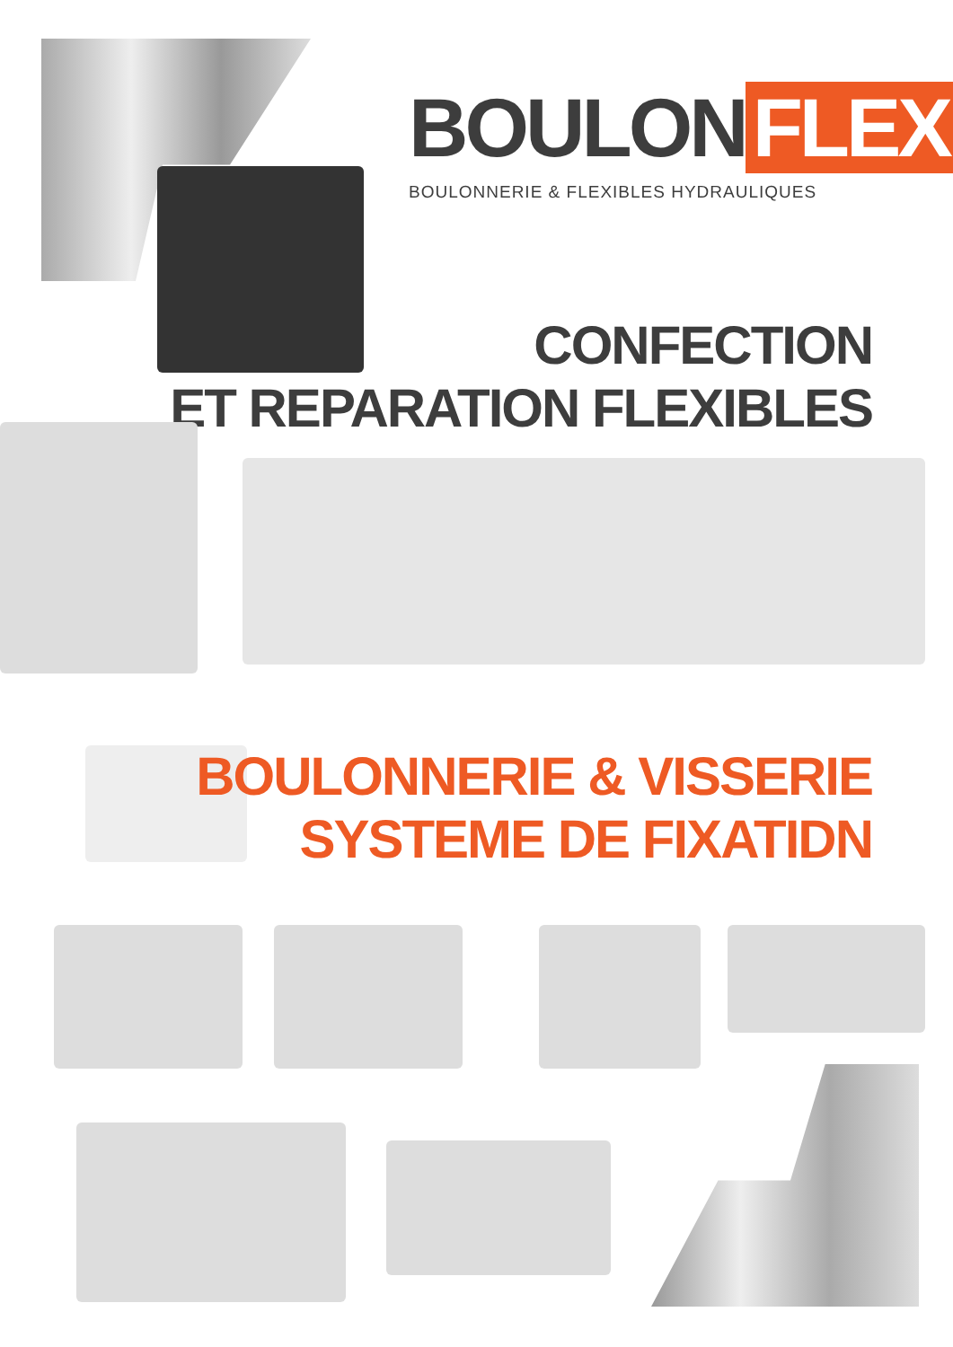BOULON FLEX
BOULONNERIE & FLEXIBLES HYDRAULIQUES
CONFECTION
ET REPARATION FLEXIBLES
BOULONNERIE & VISSERIE
SYSTEME DE FIXATIDN